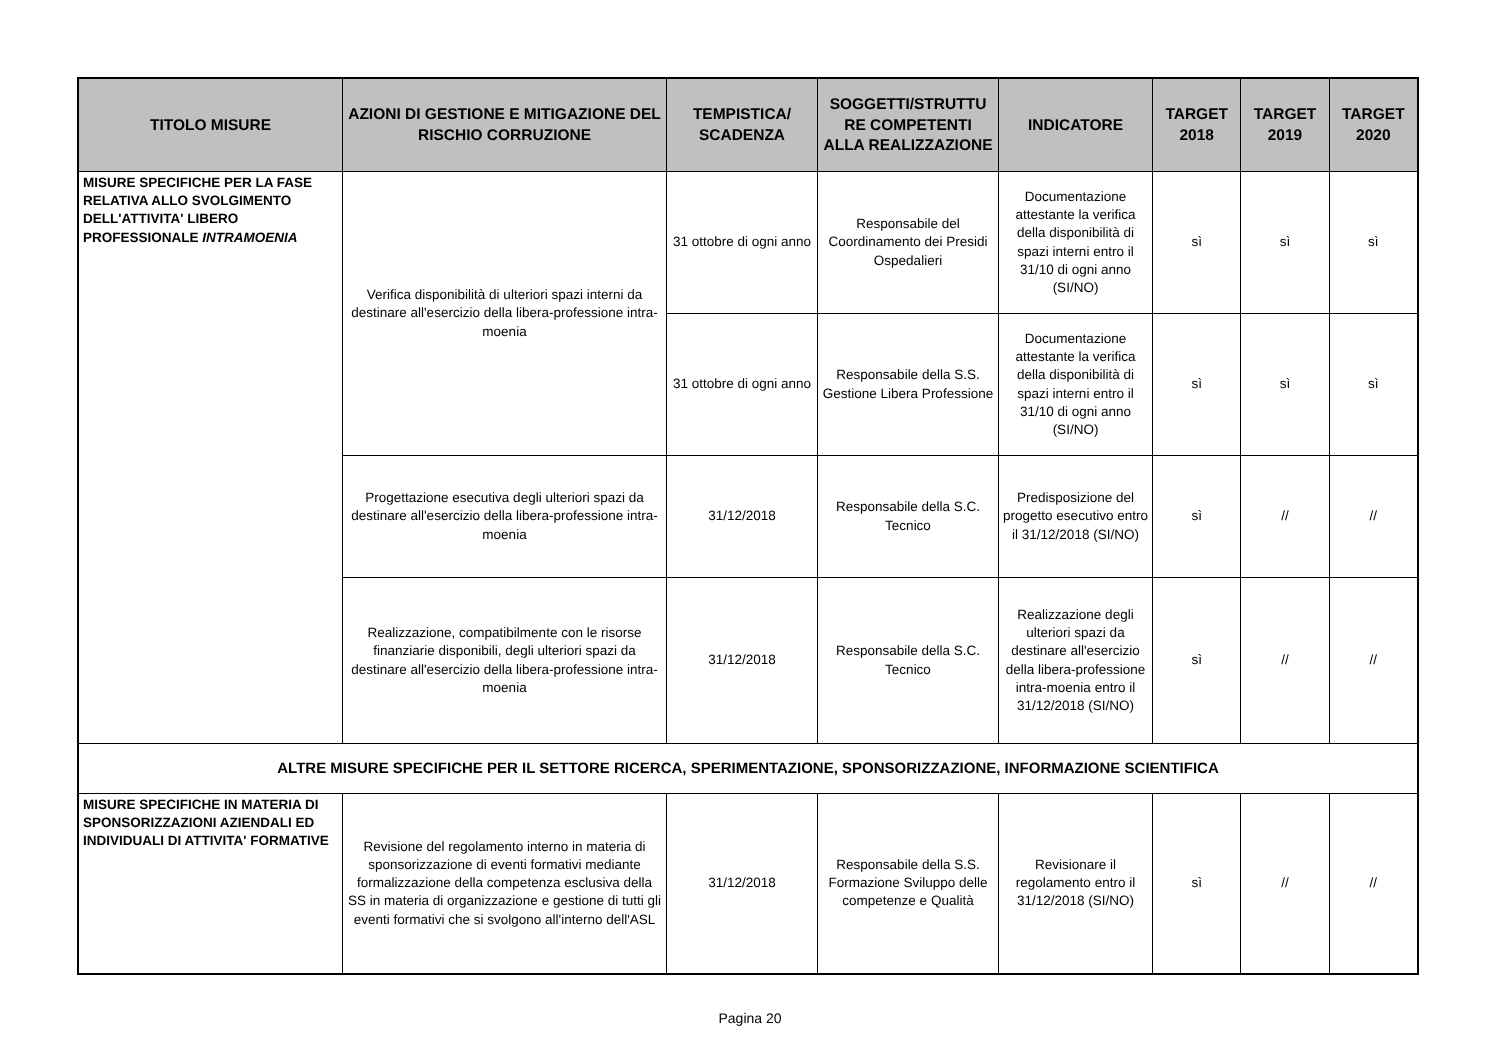| TITOLO MISURE | AZIONI DI GESTIONE E MITIGAZIONE DEL RISCHIO CORRUZIONE | TEMPISTICA/ SCADENZA | SOGGETTI/STRUTTU RE COMPETENTI ALLA REALIZZAZIONE | INDICATORE | TARGET 2018 | TARGET 2019 | TARGET 2020 |
| --- | --- | --- | --- | --- | --- | --- | --- |
| MISURE SPECIFICHE PER LA FASE RELATIVA ALLO SVOLGIMENTO DELL'ATTIVITA' LIBERO PROFESSIONALE INTRAMOENIA | Verifica disponibilità di ulteriori spazi interni da destinare all'esercizio della libera-professione intra-moenia | 31 ottobre di ogni anno | Responsabile del Coordinamento dei Presidi Ospedalieri | Documentazione attestante la verifica della disponibilità di spazi interni entro il 31/10 di ogni anno (SI/NO) | sì | sì | sì |
| | | 31 ottobre di ogni anno | Responsabile della S.S. Gestione Libera Professione | Documentazione attestante la verifica della disponibilità di spazi interni entro il 31/10 di ogni anno (SI/NO) | sì | sì | sì |
| | Progettazione esecutiva degli ulteriori spazi da destinare all'esercizio della libera-professione intra-moenia | 31/12/2018 | Responsabile della S.C. Tecnico | Predisposizione del progetto esecutivo entro il 31/12/2018 (SI/NO) | sì | // | // |
| | Realizzazione, compatibilmente con le risorse finanziarie disponibili, degli ulteriori spazi da destinare all'esercizio della libera-professione intra-moenia | 31/12/2018 | Responsabile della S.C. Tecnico | Realizzazione degli ulteriori spazi da destinare all'esercizio della libera-professione intra-moenia entro il 31/12/2018 (SI/NO) | sì | // | // |
| ALTRE MISURE SPECIFICHE PER IL SETTORE RICERCA, SPERIMENTAZIONE, SPONSORIZZAZIONE, INFORMAZIONE SCIENTIFICA | | | | | | | |
| MISURE SPECIFICHE IN MATERIA DI SPONSORIZZAZIONI AZIENDALI ED INDIVIDUALI DI ATTIVITA' FORMATIVE | Revisione del regolamento interno in materia di sponsorizzazione di eventi formativi mediante formalizzazione della competenza esclusiva della SS in materia di organizzazione e gestione di tutti gli eventi formativi che si svolgono all'interno dell'ASL | 31/12/2018 | Responsabile della S.S. Formazione Sviluppo delle competenze e Qualità | Revisionare il regolamento entro il 31/12/2018 (SI/NO) | sì | // | // |
Pagina 20